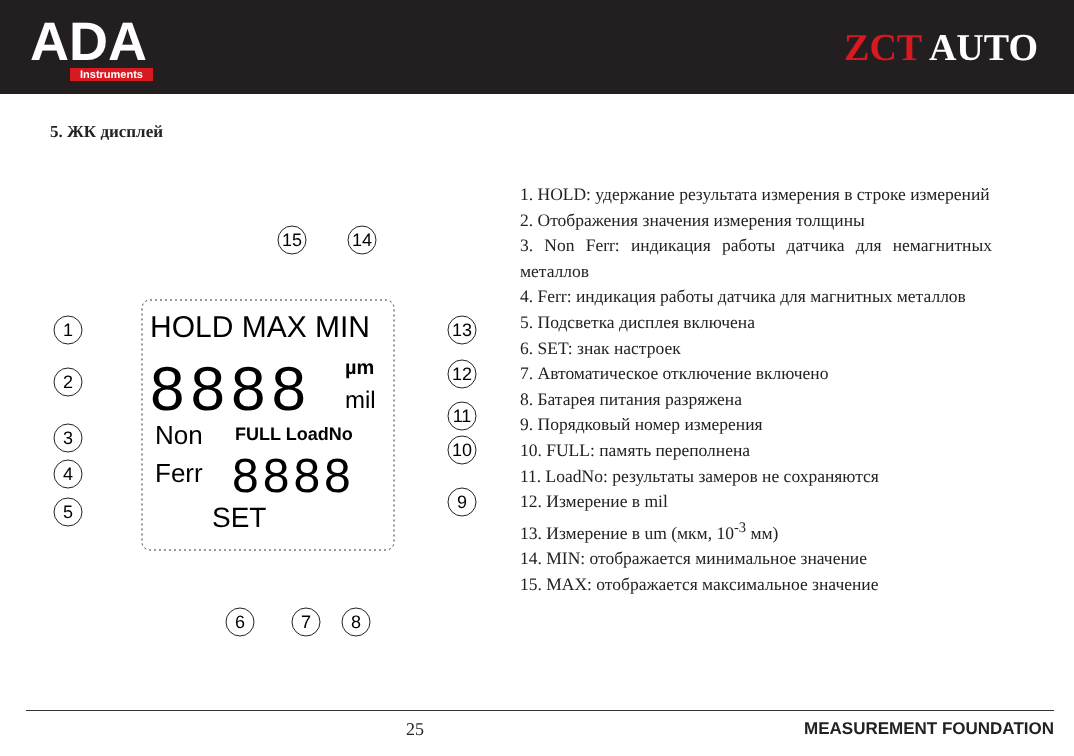ADA
Instruments
ZCT AUTO
5. ЖК дисплей
HOLD MAX MIN
8888
µm
mil
Non
FULL LoadNo
Ferr
8888
SET
1
2
3
4
5
6
7
8
9
10
11
12
13
15
14
1. HOLD: удержание результата измерения в строке измерений
2. Отображения значения измерения толщины
3. Non Ferr: индикация работы датчика для немагнитных металлов
4. Ferr: индикация работы датчика для магнитных металлов
5. Подсветка дисплея включена
6. SET: знак настроек
7. Автоматическое отключение включено
8. Батарея питания разряжена
9. Порядковый номер измерения
10. FULL: память переполнена
11. LoadNo: результаты замеров не сохраняются
12. Измерение в mil
13. Измерение в um (мкм, 10<sup>-3</sup> мм)
14. MIN: отображается минимальное значение
15. MAX: отображается максимальное значение
25 MEASUREMENT FOUNDATION